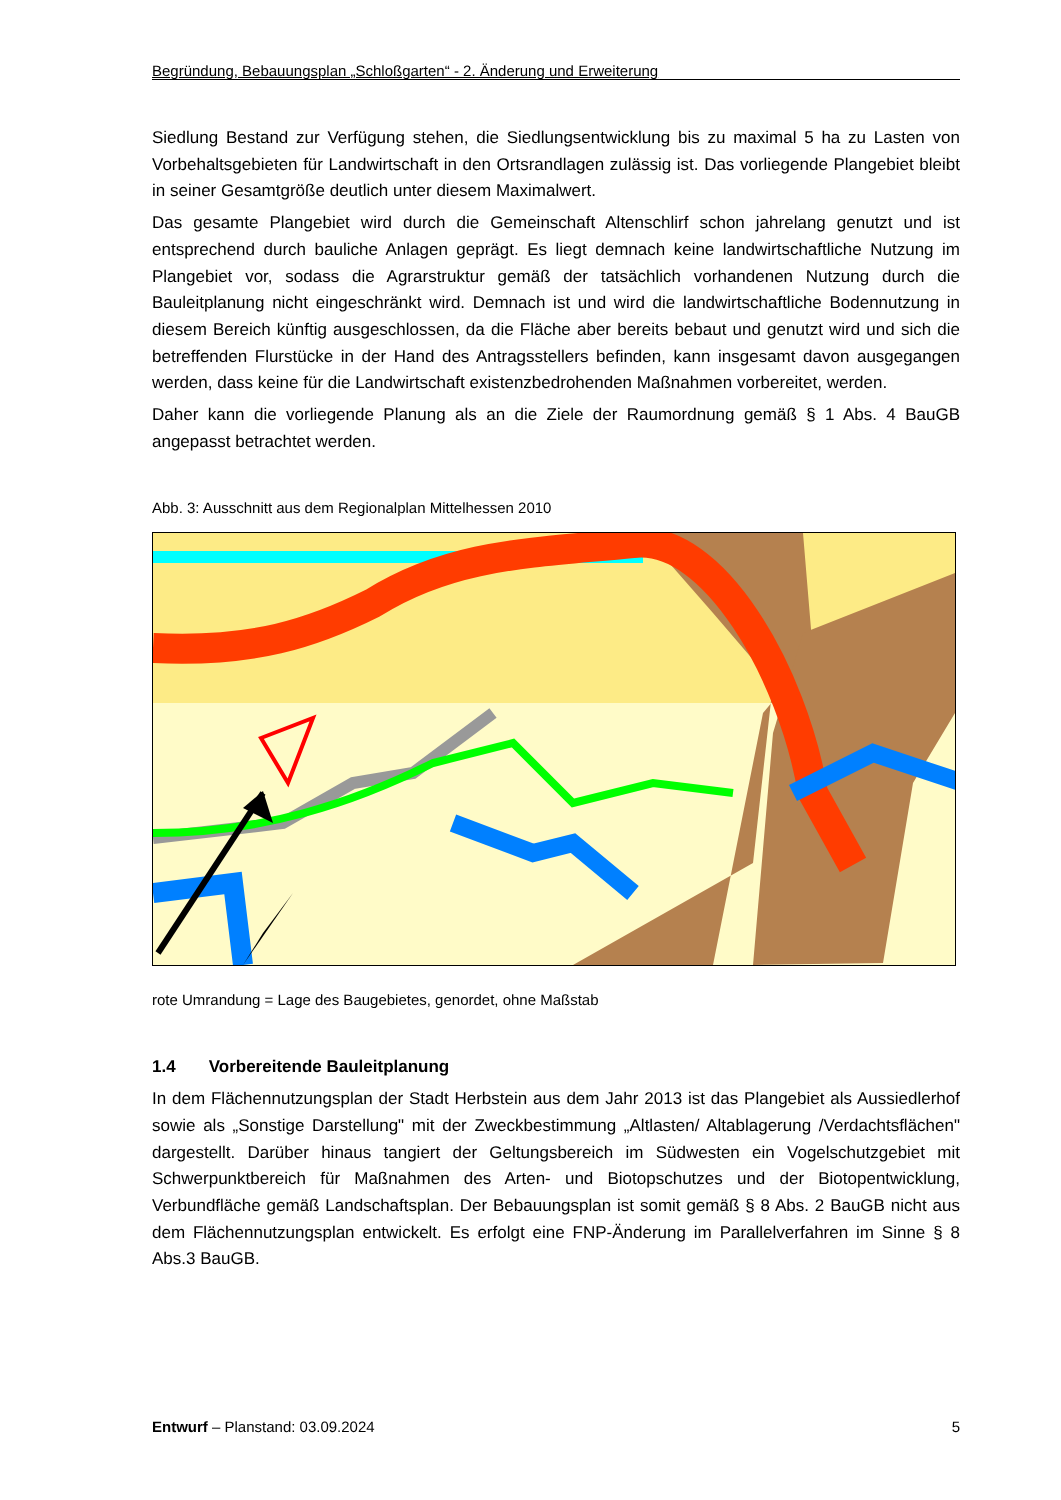Begründung, Bebauungsplan „Schloßgarten“ - 2. Änderung und Erweiterung
Siedlung Bestand zur Verfügung stehen, die Siedlungsentwicklung bis zu maximal 5 ha zu Lasten von Vorbehaltsgebieten für Landwirtschaft in den Ortsrandlagen zulässig ist. Das vorliegende Plangebiet bleibt in seiner Gesamtgröße deutlich unter diesem Maximalwert.
Das gesamte Plangebiet wird durch die Gemeinschaft Altenschlirf schon jahrelang genutzt und ist entsprechend durch bauliche Anlagen geprägt. Es liegt demnach keine landwirtschaftliche Nutzung im Plangebiet vor, sodass die Agrarstruktur gemäß der tatsächlich vorhandenen Nutzung durch die Bauleitplanung nicht eingeschränkt wird. Demnach ist und wird die landwirtschaftliche Bodennutzung in diesem Bereich künftig ausgeschlossen, da die Fläche aber bereits bebaut und genutzt wird und sich die betreffenden Flurstücke in der Hand des Antragsstellers befinden, kann insgesamt davon ausgegangen werden, dass keine für die Landwirtschaft existenzbedrohenden Maßnahmen vorbereitet, werden.
Daher kann die vorliegende Planung als an die Ziele der Raumordnung gemäß § 1 Abs. 4 BauGB angepasst betrachtet werden.
Abb. 3: Ausschnitt aus dem Regionalplan Mittelhessen 2010
rote Umrandung = Lage des Baugebietes, genordet, ohne Maßstab
1.4 Vorbereitende Bauleitplanung
In dem Flächennutzungsplan der Stadt Herbstein aus dem Jahr 2013 ist das Plangebiet als Aussiedlerhof sowie als „Sonstige Darstellung" mit der Zweckbestimmung „Altlasten/ Altablagerung /Verdachtsflächen" dargestellt. Darüber hinaus tangiert der Geltungsbereich im Südwesten ein Vogelschutzgebiet mit Schwerpunktbereich für Maßnahmen des Arten- und Biotopschutzes und der Biotopentwicklung, Verbundfläche gemäß Landschaftsplan. Der Bebauungsplan ist somit gemäß § 8 Abs. 2 BauGB nicht aus dem Flächennutzungsplan entwickelt. Es erfolgt eine FNP-Änderung im Parallelverfahren im Sinne § 8 Abs.3 BauGB.
Entwurf – Planstand: 03.09.2024 5